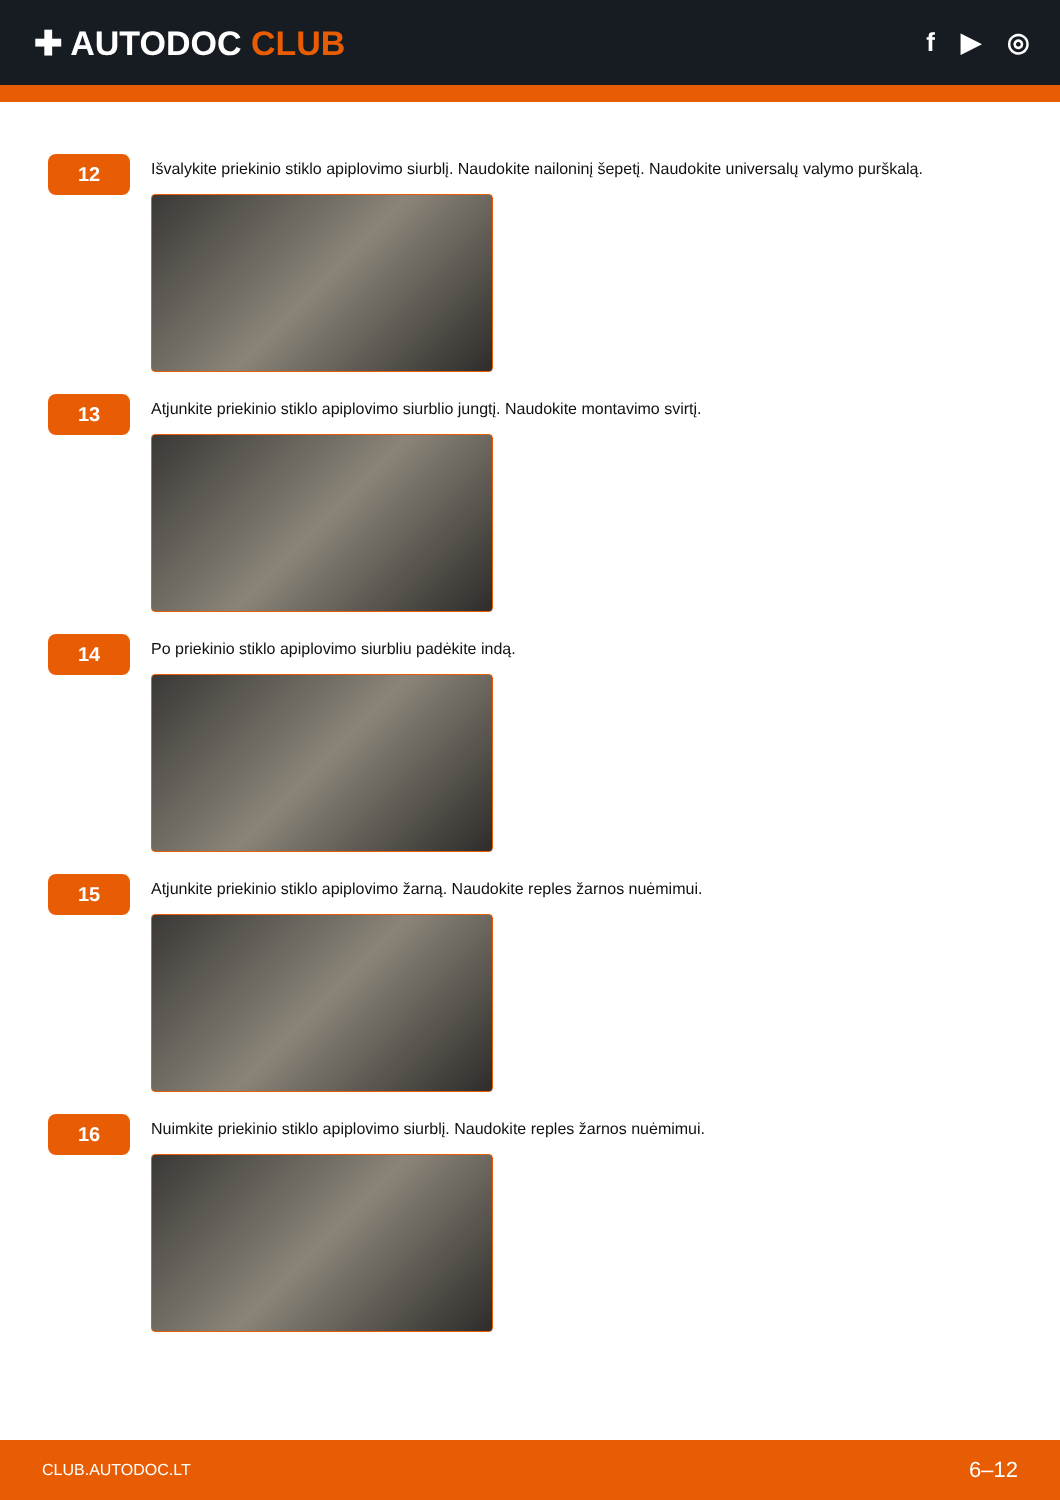✚ AUTODOC CLUB
f ▶ ◎
12
Išvalykite priekinio stiklo apiplovimo siurblį. Naudokite nailoninį šepetį. Naudokite universalų valymo purškalą.
13
Atjunkite priekinio stiklo apiplovimo siurblio jungtį. Naudokite montavimo svirtį.
14
Po priekinio stiklo apiplovimo siurbliu padėkite indą.
15
Atjunkite priekinio stiklo apiplovimo žarną. Naudokite reples žarnos nuėmimui.
16
Nuimkite priekinio stiklo apiplovimo siurblį. Naudokite reples žarnos nuėmimui.
CLUB.AUTODOC.LT 6–12